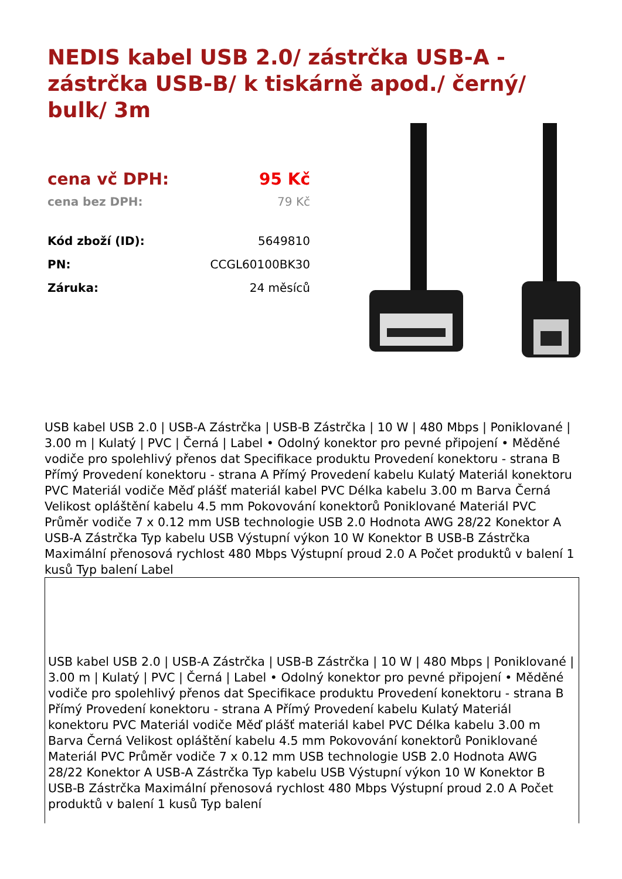NEDIS kabel USB 2.0/ zástrčka USB-A - zástrčka USB-B/ k tiskárně apod./ černý/ bulk/ 3m
| cena vč DPH: | 95 Kč |
| cena bez DPH: | 79 Kč |
| Kód zboží (ID): | 5649810 |
| PN: | CCGL60100BK30 |
| Záruka: | 24 měsíců |
USB kabel USB 2.0 | USB-A Zástrčka | USB-B Zástrčka | 10 W | 480 Mbps | Poniklované | 3.00 m | Kulatý | PVC | Černá | Label • Odolný konektor pro pevné připojení • Měděné vodiče pro spolehlivý přenos dat Specifikace produktu Provedení konektoru - strana B Přímý Provedení konektoru - strana A Přímý Provedení kabelu Kulatý Materiál konektoru PVC Materiál vodiče Měď plášť materiál kabel PVC Délka kabelu 3.00 m Barva Černá Velikost opláštění kabelu 4.5 mm Pokovování konektorů Poniklované Materiál PVC Průměr vodiče 7 x 0.12 mm USB technologie USB 2.0 Hodnota AWG 28/22 Konektor A USB-A Zástrčka Typ kabelu USB Výstupní výkon 10 W Konektor B USB-B Zástrčka Maximální přenosová rychlost 480 Mbps Výstupní proud 2.0 A Počet produktů v balení 1 kusů Typ balení Label
USB kabel USB 2.0 | USB-A Zástrčka | USB-B Zástrčka | 10 W | 480 Mbps | Poniklované | 3.00 m | Kulatý | PVC | Černá | Label • Odolný konektor pro pevné připojení • Měděné vodiče pro spolehlivý přenos dat Specifikace produktu Provedení konektoru - strana B Přímý Provedení konektoru - strana A Přímý Provedení kabelu Kulatý Materiál konektoru PVC Materiál vodiče Měď plášť materiál kabel PVC Délka kabelu 3.00 m Barva Černá Velikost opláštění kabelu 4.5 mm Pokovování konektorů Poniklované Materiál PVC Průměr vodiče 7 x 0.12 mm USB technologie USB 2.0 Hodnota AWG 28/22 Konektor A USB-A Zástrčka Typ kabelu USB Výstupní výkon 10 W Konektor B USB-B Zástrčka Maximální přenosová rychlost 480 Mbps Výstupní proud 2.0 A Počet produktů v balení 1 kusů Typ balení